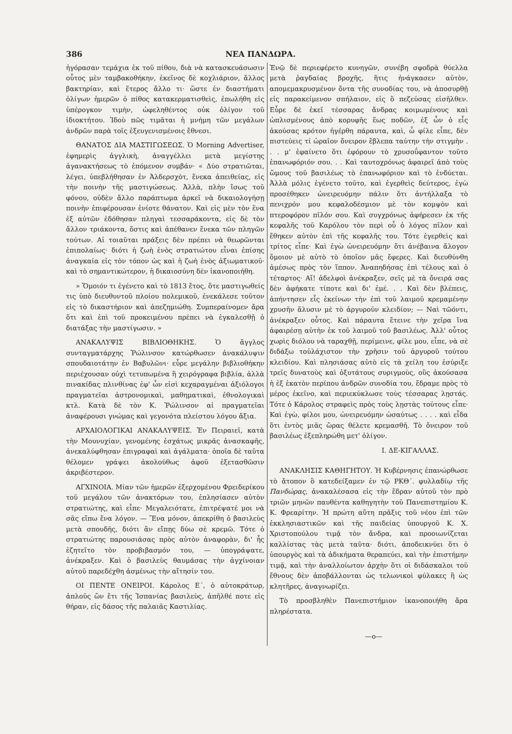386 ΝΕΑ ΠΑΝΔΩΡΑ.
ἠγόρασαν τεμάχια ἐκ τοῦ πίθου, διὰ νὰ κατασκευάσωσιν οὗτος μὲν ταμβακοθήκην, ἐκεῖνος δὲ κοχλιάριον, ἄλλος βακτηρίαν, καὶ ἕτερος ἄλλο τι· ὥστε ἐν διαστήματι ὀλίγων ἡμερῶν ὁ πίθος κατακερματισθεὶς, ἐπωλήθη εἰς ὑπέρογκον τιμὴν, ὠφεληθέντος οὐκ ὀλίγον τοῦ ἰδιοκτήτου. Ἰδοὺ πῶς τιμᾶται ἡ μνήμη τῶν μεγάλων ἀνδρῶν παρὰ τοῖς ἐξευγενισμένοις ἔθνεσι.
ΘΑΝΑΤΟΣ ΔΙΑ ΜΑΣΤΙΓΩΣΕΩΣ. Ὁ Morning Advertiser, ἐφημερὶς ἀγγλικὴ, ἀναγγέλλει μετὰ μεγίστης ἀγανακτήσεως τὸ ἑπόμενον συμβάν· « Δύο στρατιῶται, λέγει, ὑπεβλήθησαν ἐν Ἀλδερσχὸτ, ἕνεκα ἀπειθείας, εἰς τὴν ποινὴν τῆς μαστιγώσεως. Ἀλλὰ, πλὴν ἴσως τοῦ φόνου, οὐδὲν ἄλλο παράπτωμα ἀρκεῖ νὰ δικαιολογήσῃ ποινὴν ἐπιφέρουσαν ἐνίοτε θάνατον. Καὶ εἰς μὲν τὸν ἕνα ἐξ αὐτῶν ἐδόθησαν πληγαὶ τεσσαράκοντα, εἰς δὲ τὸν ἄλλον τριάκοντα, ὅστις καὶ ἀπέθανεν ἕνεκα τῶν πληγῶν τούτων. Αἱ τοιαῦται πράξεις δὲν πρέπει νὰ θεωρῶνται ἐπιπολαίως· διότι ἡ ζωὴ ἑνὸς στρατιώτου εἶναι ἐπίσης ἀναγκαία εἰς τὸν τόπον ὡς καὶ ἡ ζωὴ ἑνὸς ἀξιωματικοῦ· καὶ τὸ σημαντικώτερον, ἡ δικαιοσύνη δὲν ἱκανοποιήθη.
» Ὅμοιόν τι ἐγένετο καὶ τὸ 1813 ἔτος, ὅτε μαστιγωθείς τις ὑπὸ διευθυντοῦ πλοίου πολεμικοῦ, ἐνεκάλεσε τοῦτον εἰς τὸ δικαστήριον καὶ ἀπεζημιώθη. Συμπεραίνομεν ἄρα ὅτι καὶ ἐπὶ τοῦ προκειμένου πρέπει νὰ ἐγκαλεσθῇ ὁ διατάξας τὴν μαστίγωσιν. »
ΑΝΑΚΑΛΥΨΙΣ ΒΙΒΛΙΟΘΗΚΗΣ. Ὁ ἄγγλος συνταγματάρχης Ῥώλινσον κατώρθωσεν ἀνακάλυψιν σπουδαιοτάτην ἐν Βαβυλῶνι· εὗρε μεγάλην βιβλιοθήκην περιέχουσαν οὐχὶ τετυπωμένα ἢ χειρόγραφα βιβλία, ἀλλὰ πινακίδας πλινθίνας ἐφ' ὧν εἰσὶ κεχαραγμέναι ἀξιόλογοι πραγματεῖαι ἀστρονομικαὶ, μαθηματικαὶ, ἐθνολογικαὶ κτλ. Κατὰ δὲ τὸν Κ. Ῥώλινσον αἱ πραγματεῖαι ἀναφέρουσι γνώμας καὶ γεγονότα πλείστου λόγου ἄξια.
ΑΡΧΑΙΟΛΟΓΙΚΑΙ ΑΝΑΚΑΛΥΨΕΙΣ. Ἐν Πειραιεῖ, κατὰ τὴν Μουνυχίαν, γενομένης ἐσχάτως μικρᾶς ἀνασκαφῆς, ἀνεκαλύφθησαν ἐπιγραφαὶ καὶ ἀγάλματα· ὁποῖα δὲ ταῦτα θέλομεν γράψει ἀκολούθως ἀφοῦ ἐξετασθῶσιν ἀκριβέστερον.
ΑΓΧΙΝΟΙΑ. Μίαν τῶν ἡμερῶν ἐξερχομένου Φρειδερίκου τοῦ μεγάλου τῶν ἀνακτόρων του, ἐπλησίασεν αὐτὸν στρατιώτης, καὶ εἶπε· Μεγαλειότατε, ἐπιτρέψατέ μοι νὰ σᾶς εἴπω ἕνα λόγον. — Ἕνα μόνον, ἀπεκρίθη ὁ βασιλεὺς μετὰ σπουδῆς, διότι ἂν εἴπῃς δύω σὲ κρεμῶ. Τότε ὁ στρατιώτης παρουσιάσας πρὸς αὐτὸν ἀναφορὰν, δι' ἧς ἐζητεῖτο τὸν προβιβασμόν του, — ὑπογράψατε, ἀνέκραξεν. Καὶ ὁ βασιλεὺς θαυμάσας τὴν ἀγχίνοιαν αὐτοῦ παρεδέχθη ἀσμένως τὴν αἴτησίν του.
ΟΙ ΠΕΝΤΕ ΟΝΕΙΡΟΙ. Κάρολος Ε΄, ὁ αὐτοκράτωρ, ἁπλοῦς ὢν ἔτι τῆς Ἱσπανίας βασιλεὺς, ἀπῆλθέ ποτε εἰς θήραν, εἰς δάσος τῆς παλαιᾶς Καστιλίας.
Ἐνῷ δὲ περιεφέρετο κυνηγῶν, συνέβη σφοδρὰ θύελλα μετὰ ῥαγδαίας βροχῆς, ἥτις ἠνάγκασεν αὐτὸν, απομεμακρυσμένον ὄντα τῆς συνοδίας του, νὰ ἀποσυρθῇ εἰς παρακείμενον σπήλαιον, εἰς ὃ πεζεύσας εἰσῆλθεν. Εὗρε δὲ ἐκεῖ τέσσαρας ἄνδρας κοιμωμένους καὶ ὡπλισμένους ἀπὸ κορυφῆς ἕως ποδῶν, ἐξ ὧν ὁ εἷς ἀκούσας κρότον ἠγέρθη πάραυτα, καὶ, ὦ φίλε εἶπε, δὲν πιστεύεις τί ὡραῖον ὄνειρον ἔβλεπα ταύτην τὴν στιγμὴν . . . μ' ἐφαίνετο ὅτι ἐφόρουν τὸ χρυσοΰφαντον τοῦτο ἐπανωφόριόν σου. . . Καὶ ταυτοχρόνως ἀφαιρεῖ ἀπὸ τοὺς ὤμους τοῦ βασιλέως τὸ ἐπανωφόριον καὶ τὸ ἐνδύεται. Ἀλλὰ μόλις ἐγένετο τοῦτο, καὶ ἐγερθεὶς δεύτερος, ἐγὼ προσέθηκεν ὠνειρευόμην πάλιν ὅτι ἀντήλλαξα τὸ πενιχρόν μου κεφαλοδέσμιον μὲ τὸν κομψὸν καὶ πτεροφόρον πῖλόν σου. Καὶ συγχρόνως ἀφήρεσεν ἐκ τῆς κεφαλῆς τοῦ Καρόλου τὸν περὶ οὗ ὁ λόγος πῖλον καὶ ἔθηκεν αὐτὸν ἐπὶ τῆς κεφαλῆς του. Τότε ἐγερθεὶς καὶ τρίτος εἶπε· Καὶ ἐγὼ ὠνειρευόμην ὅτι ἀνέβαινα ἄλογον ὅμοιον μὲ αὐτὸ τὸ ὁποῖον μᾶς ἔφερες. Καὶ διευθύνθη ἀμέσως πρὸς τὸν ἵππον. Ἀναπηδήσας ἐπὶ τέλους καὶ ὁ τέταρτος· Αἴ! ἀδελφοὶ ἀνέκραξεν, σεῖς μὲ τὰ ὄνειρά σας δὲν ἀφήκατε τίποτε καὶ δι' ἐμέ. . . Καὶ δὲν βλέπεις, ἀπήντησεν εἷς ἐκείνων τὴν ἐπὶ τοῦ λαιμοῦ κρεμαμένην χρυσῆν ἅλυσιν μὲ τὸ ἀργυροῦν κλειδίον; — Ναὶ τῶόντι, ἀνέκραξεν οὗτος. Καὶ πάραυτα ἔτεινε τὴν χεῖρα ἵνα ἀφαιρέσῃ αὐτὴν ἐκ τοῦ λαιμοῦ τοῦ βασιλέως. Ἀλλ' οὗτος χωρὶς διόλου νὰ ταραχθῇ, περίμεινε, φίλε μου, εἶπε, νὰ σὲ διδάξω τοὐλάχιστον τὴν χρῆσιν τοῦ ἀργυροῦ τούτου κλειδίου. Καὶ πλησιάσας αὐτὸ εἰς τὰ χείλη του ἐσύριξε τρεῖς δυνατοὺς καὶ ὀξυτάτους συριγμοὺς, οὓς ἀκούσασα ἡ ἐξ ἑκατὸν περίπου ἀνδρῶν συνοδία του, ἔδραμε πρὸς τὸ μέρος ἐκεῖνο, καὶ περιεκύκλωσε τοὺς τέσσαρας λῃστάς. Τότε ὁ Κάρολος στραφεὶς πρὸς τοὺς λῃστὰς τούτους εἶπε· Καὶ ἐγὼ, φίλοι μου, ὠνειρευόμην ὡσαύτως . . . . καὶ εἶδα ὅτι ἐντὸς μιᾶς ὥρας θέλετε κρεμασθῆ. Τὸ ὄνειρον τοῦ βασιλέως ἐξεπληρώθη μετ' ὀλίγον.
Ι. ΔΕ-ΚΙΓΑΛΛΑΣ.
ΑΝΑΚΛΗΣΙΣ ΚΑΘΗΓΗΤΟΥ. Ἡ Κυβέρνησις ἐπανώρθωσε τὸ ἄτοπον ὃ κατεδείξαμεν ἐν τῷ ΡΚΘ΄. φυλλαδίῳ τῆς Πανδώρας, ἀνακαλέσασα εἰς τὴν ἕδραν αὐτοῦ τὸν πρὸ τριῶν μηνῶν παυθέντα καθηγητὴν τοῦ Πανεπιστημίου Κ. Κ. Φρεαρίτην. Ἡ πρώτη αὕτη πρᾶξις τοῦ νέου ἐπὶ τῶν ἐκκλησιαστικῶν καὶ τῆς παιδείας ὑπουργοῦ Κ. Χ. Χριστοπούλου τιμᾷ τὸν ἄνδρα, καὶ προοιωνίζεται καλλίστας τὰς μετὰ ταῦτα· διότι, ἀποδεικνύει ὅτι ὁ ὑπουργὸς καὶ τὰ ἀδικήματα θεραπεύει, καὶ τὴν ἐπιστήμην τιμᾷ, καὶ τὴν ἀναλλοίωτον ἀρχὴν ὅτι οἱ διδάσκαλοι τοῦ ἔθνους δὲν ἀποβάλλονται ὡς τελωνικοὶ φύλακες ἢ ὡς κλητῆρες, ἀναγνωρίζει.
Τὸ προσβληθὲν Πανεπιστήμιον ἱκανοποιήθη ἄρα πληρέστατα.
—ο—